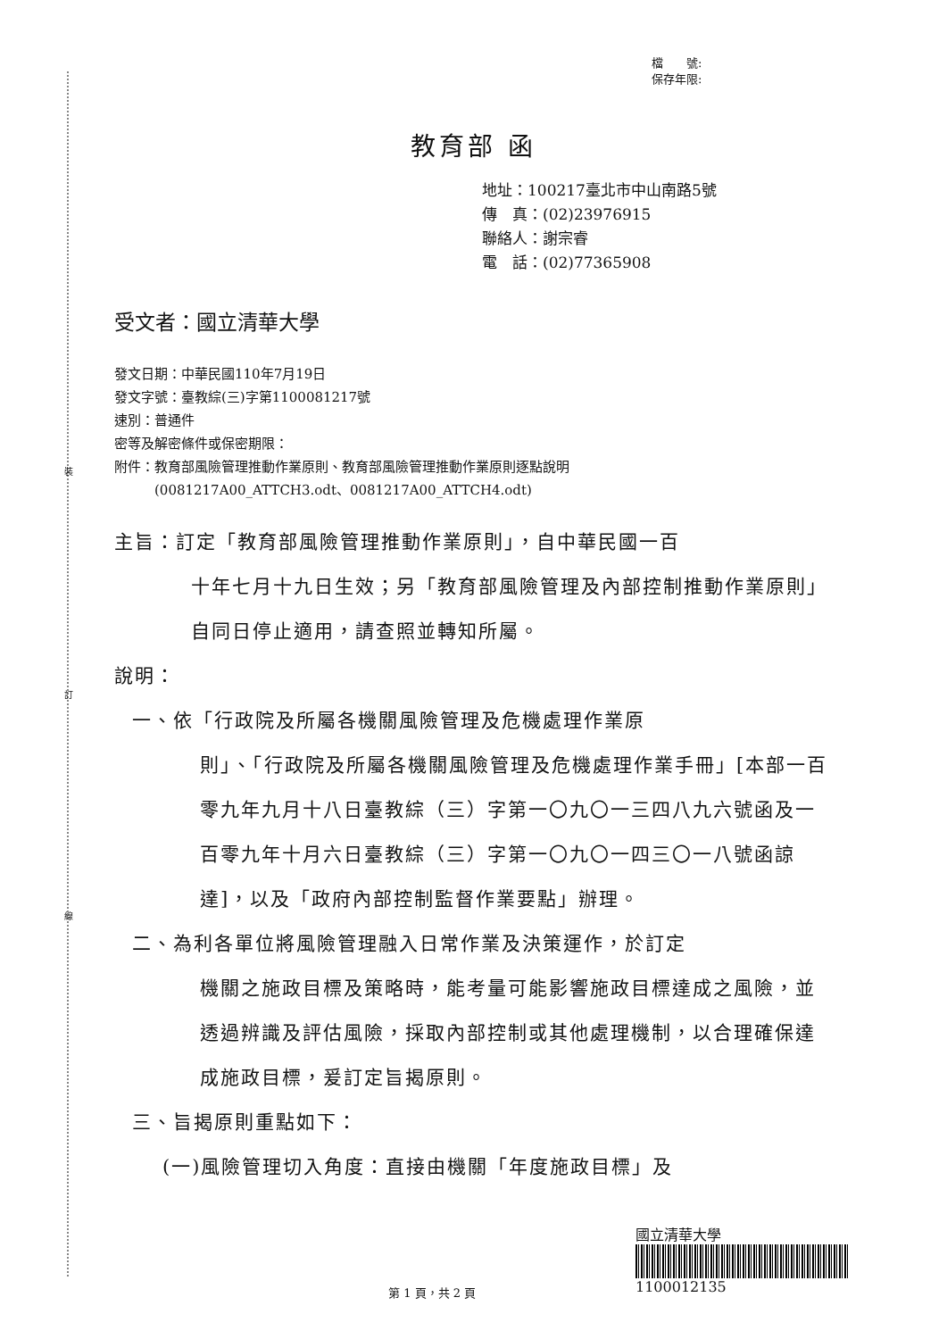裝
訂
線
檔　　號:
保存年限:
教育部 函
地址：100217臺北市中山南路5號
傳　真：(02)23976915
聯絡人：謝宗睿
電　話：(02)77365908
受文者：國立清華大學
發文日期：中華民國110年7月19日
發文字號：臺教綜(三)字第1100081217號
速別：普通件
密等及解密條件或保密期限：
附件：教育部風險管理推動作業原則、教育部風險管理推動作業原則逐點說明
　　　(0081217A00_ATTCH3.odt、0081217A00_ATTCH4.odt)
主旨：訂定「教育部風險管理推動作業原則」，自中華民國一百
十年七月十九日生效；另「教育部風險管理及內部控制推動作業原則」自同日停止適用，請查照並轉知所屬。
說明：
一、依「行政院及所屬各機關風險管理及危機處理作業原
則」、「行政院及所屬各機關風險管理及危機處理作業手冊」[本部一百零九年九月十八日臺教綜（三）字第一〇九〇一三四八九六號函及一百零九年十月六日臺教綜（三）字第一〇九〇一四三〇一八號函諒達]，以及「政府內部控制監督作業要點」辦理。
二、為利各單位將風險管理融入日常作業及決策運作，於訂定
機關之施政目標及策略時，能考量可能影響施政目標達成之風險，並透過辨識及評估風險，採取內部控制或其他處理機制，以合理確保達成施政目標，爰訂定旨揭原則。
三、旨揭原則重點如下：
(一)風險管理切入角度：直接由機關「年度施政目標」及
國立清華大學
1100012135
第 1 頁，共 2 頁